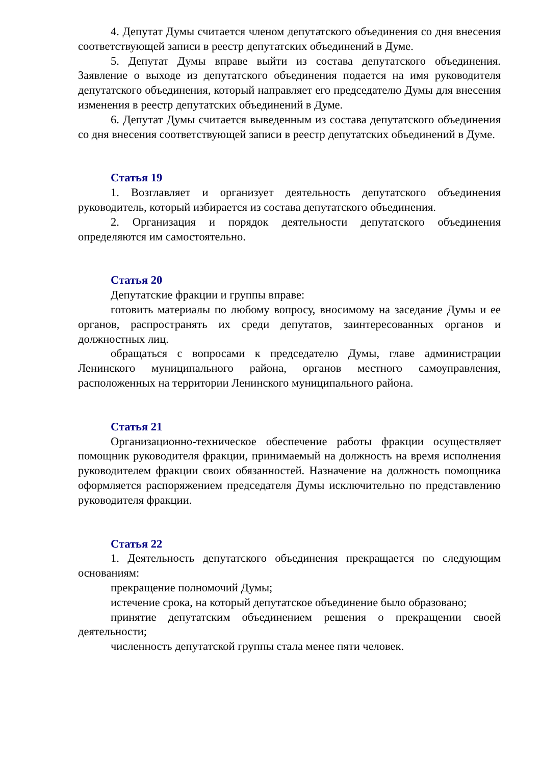4. Депутат Думы считается членом депутатского объединения со дня внесения соответствующей записи в реестр депутатских объединений в Думе.
5. Депутат Думы вправе выйти из состава депутатского объединения. Заявление о выходе из депутатского объединения подается на имя руководителя депутатского объединения, который направляет его председателю Думы для внесения изменения в реестр депутатских объединений в Думе.
6. Депутат Думы считается выведенным из состава депутатского объединения со дня внесения соответствующей записи в реестр депутатских объединений в Думе.
Статья 19
1. Возглавляет и организует деятельность депутатского объединения руководитель, который избирается из состава депутатского объединения.
2. Организация и порядок деятельности депутатского объединения определяются им самостоятельно.
Статья 20
Депутатские фракции и группы вправе:
готовить материалы по любому вопросу, вносимому на заседание Думы и ее органов, распространять их среди депутатов, заинтересованных органов и должностных лиц.
обращаться с вопросами к председателю Думы, главе администрации Ленинского муниципального района, органов местного самоуправления, расположенных на территории Ленинского муниципального района.
Статья 21
Организационно-техническое обеспечение работы фракции осуществляет помощник руководителя фракции, принимаемый на должность на время исполнения руководителем фракции своих обязанностей. Назначение на должность помощника оформляется распоряжением председателя Думы исключительно по представлению руководителя фракции.
Статья 22
1. Деятельность депутатского объединения прекращается по следующим основаниям:
прекращение полномочий Думы;
истечение срока, на который депутатское объединение было образовано;
принятие депутатским объединением решения о прекращении своей деятельности;
численность депутатской группы стала менее пяти человек.